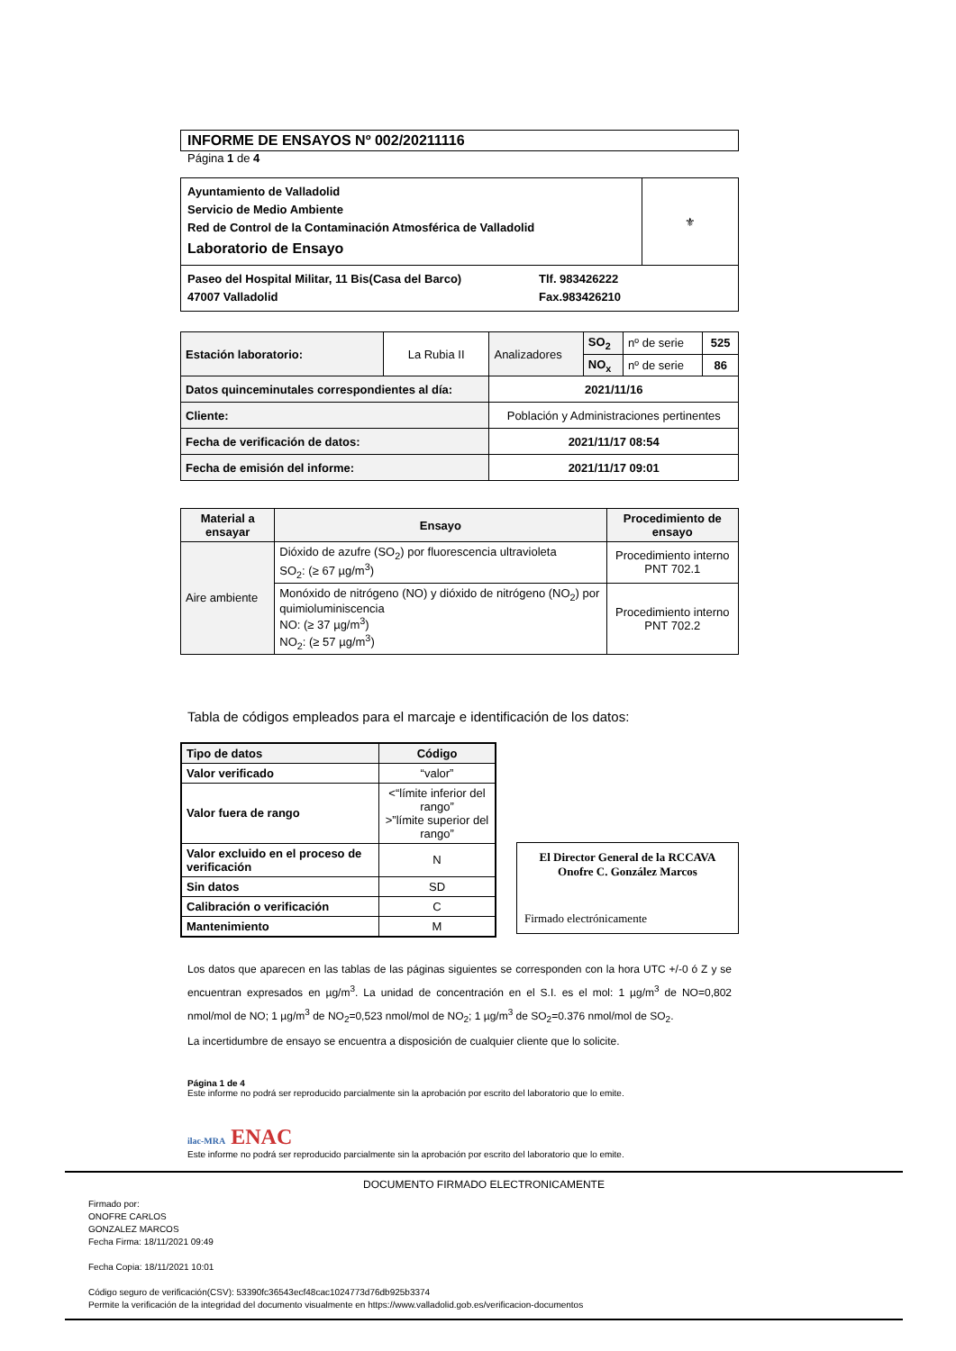INFORME DE ENSAYOS Nº 002/20211116
Página 1 de 4
| Ayuntamiento de Valladolid Servicio de Medio Ambiente Red de Control de la Contaminación Atmosférica de Valladolid Laboratorio de Ensayo | ⚜ |
| Paseo del Hospital Militar, 11 Bis(Casa del Barco) 47007 Valladolid Tlf. 983426222 Fax.983426210 | |
| Estación laboratorio: | La Rubia II | Analizadores | SO<sub>2</sub> | nº de serie | 525 |
| | | | NO<sub>x</sub> | nº de serie | 86 |
| Datos quinceminutales correspondientes al día: | | 2021/11/16 | | | |
| Cliente: | | Población y Administraciones pertinentes | | | |
| Fecha de verificación de datos: | | 2021/11/17 08:54 | | | |
| Fecha de emisión del informe: | | 2021/11/17 09:01 | | | |
| Material a ensayar | Ensayo | Procedimiento de ensayo |
| --- | --- | --- |
| Aire ambiente | Dióxido de azufre (SO<sub>2</sub>) por fluorescencia ultravioleta SO<sub>2</sub>: (≥ 67 µg/m<sup>3</sup>) | Procedimiento interno PNT 702.1 |
| | Monóxido de nitrógeno (NO) y dióxido de nitrógeno (NO<sub>2</sub>) por quimioluminiscencia NO: (≥ 37 µg/m<sup>3</sup>) NO<sub>2</sub>: (≥ 57 µg/m<sup>3</sup>) | Procedimiento interno PNT 702.2 |
Tabla de códigos empleados para el marcaje e identificación de los datos:
| Tipo de datos | Código |
| --- | --- |
| Valor verificado | “valor” |
| Valor fuera de rango | <“límite inferior del rango” >”límite superior del rango” |
| Valor excluido en el proceso de verificación | N |
| Sin datos | SD |
| Calibración o verificación | C |
| Mantenimiento | M |
El Director General de la RCCAVA
Onofre C. González Marcos
Firmado electrónicamente
Los datos que aparecen en las tablas de las páginas siguientes se corresponden con la hora UTC +/-0 ó Z y se encuentran expresados en µg/m<sup>3</sup>. La unidad de concentración en el S.I. es el mol: 1 µg/m<sup>3</sup> de NO=0,802 nmol/mol de NO; 1 µg/m<sup>3</sup> de NO<sub>2</sub>=0,523 nmol/mol de NO<sub>2</sub>; 1 µg/m<sup>3</sup> de SO<sub>2</sub>=0.376 nmol/mol de SO<sub>2</sub>.
La incertidumbre de ensayo se encuentra a disposición de cualquier cliente que lo solicite.
Página 1 de 4
Este informe no podrá ser reproducido parcialmente sin la aprobación por escrito del laboratorio que lo emite.
ilac-MRA ENAC
Este informe no podrá ser reproducido parcialmente sin la aprobación por escrito del laboratorio que lo emite.
DOCUMENTO FIRMADO ELECTRONICAMENTE
Firmado por:
ONOFRE CARLOS
GONZALEZ MARCOS
Fecha Firma: 18/11/2021 09:49
Fecha Copia: 18/11/2021 10:01
Código seguro de verificación(CSV): 53390fc36543ecf48cac1024773d76db925b3374
Permite la verificación de la integridad del documento visualmente en https://www.valladolid.gob.es/verificacion-documentos